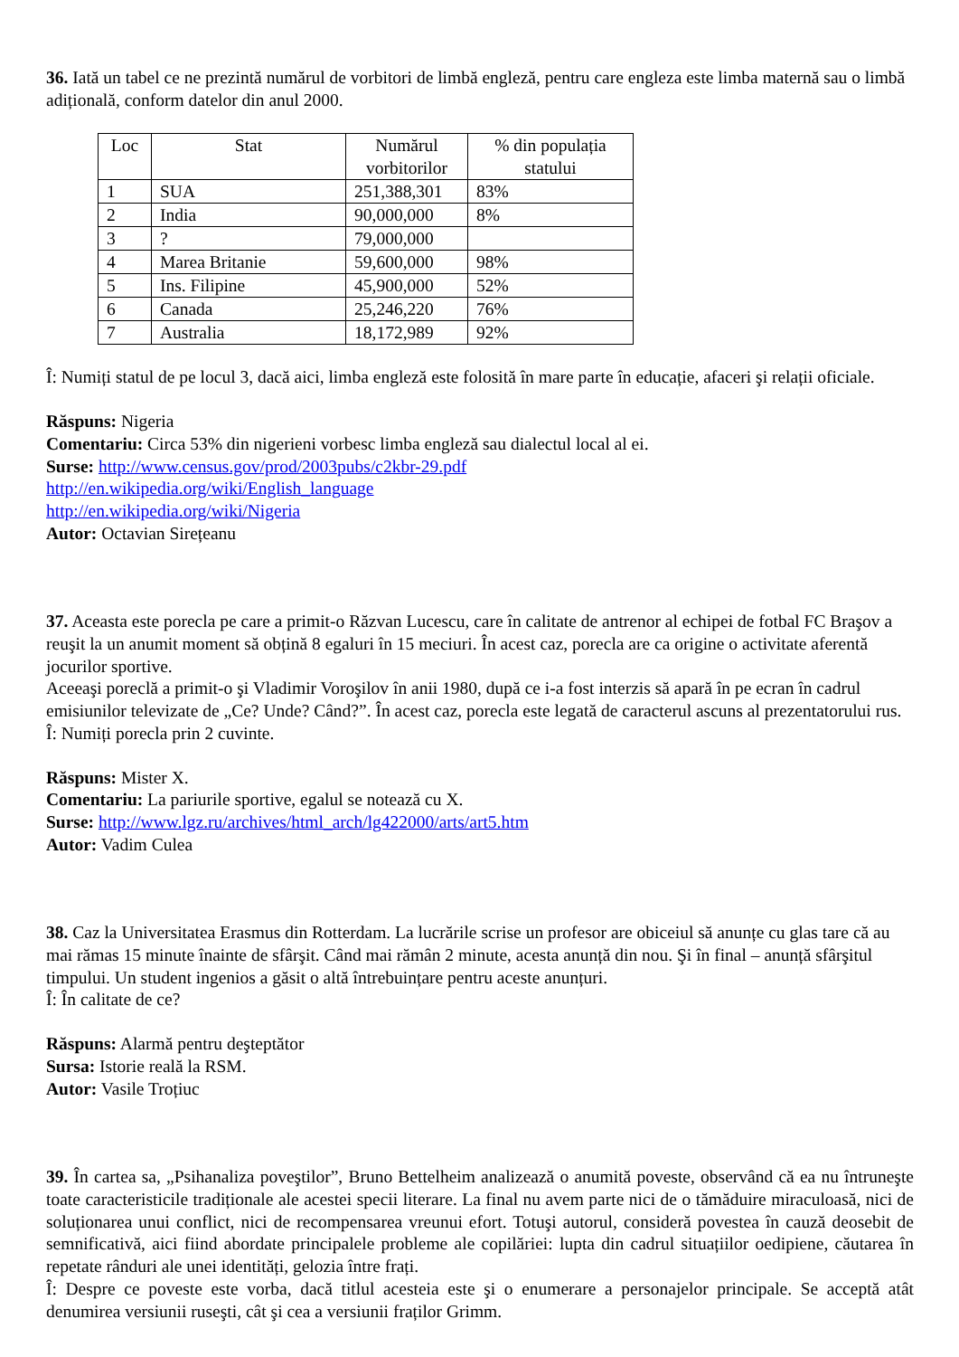36. Iată un tabel ce ne prezintă numărul de vorbitori de limbă engleză, pentru care engleza este limba maternă sau o limbă adițională, conform datelor din anul 2000.
| Loc | Stat | Numărul vorbitorilor | % din populația statului |
| --- | --- | --- | --- |
| 1 | SUA | 251,388,301 | 83% |
| 2 | India | 90,000,000 | 8% |
| 3 | ? | 79,000,000 | |
| 4 | Marea Britanie | 59,600,000 | 98% |
| 5 | Ins. Filipine | 45,900,000 | 52% |
| 6 | Canada | 25,246,220 | 76% |
| 7 | Australia | 18,172,989 | 92% |
Î: Numiți statul de pe locul 3, dacă aici, limba engleză este folosită în mare parte în educație, afaceri şi relații oficiale.
Răspuns: Nigeria
Comentariu: Circa 53% din nigerieni vorbesc limba engleză sau dialectul local al ei.
Surse: http://www.census.gov/prod/2003pubs/c2kbr-29.pdf
http://en.wikipedia.org/wiki/English_language
http://en.wikipedia.org/wiki/Nigeria
Autor: Octavian Sirețeanu
37. Aceasta este porecla pe care a primit-o Răzvan Lucescu, care în calitate de antrenor al echipei de fotbal FC Braşov a reuşit la un anumit moment să obțină 8 egaluri în 15 meciuri. În acest caz, porecla are ca origine o activitate aferentă jocurilor sportive.
Aceeaşi poreclă a primit-o şi Vladimir Voroşilov în anii 1980, după ce i-a fost interzis să apară în pe ecran în cadrul emisiunilor televizate de „Ce? Unde? Când?”. În acest caz, porecla este legată de caracterul ascuns al prezentatorului rus.
Î: Numiți porecla prin 2 cuvinte.
Răspuns: Mister X.
Comentariu: La pariurile sportive, egalul se notează cu X.
Surse: http://www.lgz.ru/archives/html_arch/lg422000/arts/art5.htm
Autor: Vadim Culea
38. Caz la Universitatea Erasmus din Rotterdam. La lucrările scrise un profesor are obiceiul să anunțe cu glas tare că au mai rămas 15 minute înainte de sfârşit. Când mai rămân 2 minute, acesta anunță din nou. Şi în final – anunță sfârşitul timpului. Un student ingenios a găsit o altă întrebuințare pentru aceste anunțuri.
Î: În calitate de ce?
Răspuns: Alarmă pentru deşteptător
Sursa: Istorie reală la RSM.
Autor: Vasile Troțiuc
39. În cartea sa, „Psihanaliza poveştilor”, Bruno Bettelheim analizează o anumită poveste, observând că ea nu întruneşte toate caracteristicile tradiționale ale acestei specii literare. La final nu avem parte nici de o tămăduire miraculoasă, nici de soluționarea unui conflict, nici de recompensarea vreunui efort. Totuşi autorul, consideră povestea în cauză deosebit de semnificativă, aici fiind abordate principalele probleme ale copilăriei: lupta din cadrul situațiilor oedipiene, căutarea în repetate rânduri ale unei identități, gelozia între frați.
Î: Despre ce poveste este vorba, dacă titlul acesteia este şi o enumerare a personajelor principale. Se acceptă atât denumirea versiunii ruseşti, cât şi cea a versiunii fraților Grimm.